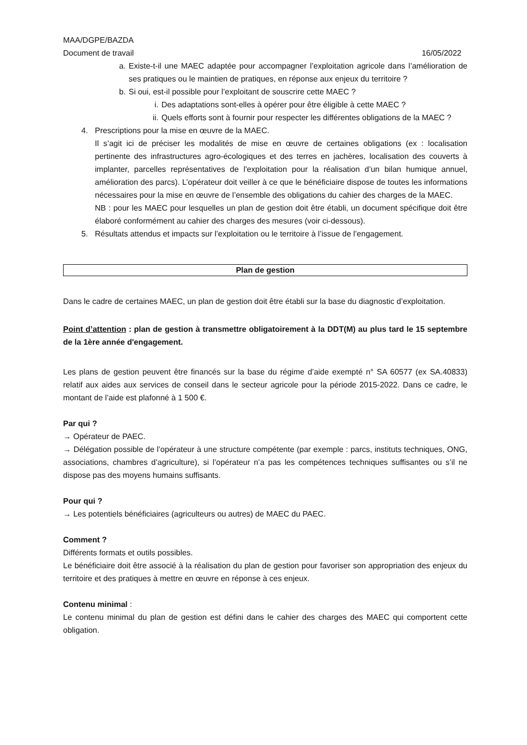MAA/DGPE/BAZDA
Document de travail 16/05/2022
a. Existe-t-il une MAEC adaptée pour accompagner l’exploitation agricole dans l’amélioration de ses pratiques ou le maintien de pratiques, en réponse aux enjeux du territoire ?
b. Si oui, est-il possible pour l’exploitant de souscrire cette MAEC ?
i. Des adaptations sont-elles à opérer pour être éligible à cette MAEC ?
ii. Quels efforts sont à fournir pour respecter les différentes obligations de la MAEC ?
4. Prescriptions pour la mise en œuvre de la MAEC.
Il s’agit ici de préciser les modalités de mise en œuvre de certaines obligations (ex : localisation pertinente des infrastructures agro-écologiques et des terres en jachères, localisation des couverts à implanter, parcelles représentatives de l'exploitation pour la réalisation d’un bilan humique annuel, amélioration des parcs). L’opérateur doit veiller à ce que le bénéficiaire dispose de toutes les informations nécessaires pour la mise en œuvre de l’ensemble des obligations du cahier des charges de la MAEC.
NB : pour les MAEC pour lesquelles un plan de gestion doit être établi, un document spécifique doit être élaboré conformément au cahier des charges des mesures (voir ci-dessous).
5. Résultats attendus et impacts sur l’exploitation ou le territoire à l’issue de l’engagement.
Plan de gestion
Dans le cadre de certaines MAEC, un plan de gestion doit être établi sur la base du diagnostic d’exploitation.
Point d’attention : plan de gestion à transmettre obligatoirement à la DDT(M) au plus tard le 15 septembre de la 1ère année d'engagement.
Les plans de gestion peuvent être financés sur la base du régime d’aide exempté n° SA 60577 (ex SA.40833) relatif aux aides aux services de conseil dans le secteur agricole pour la période 2015-2022. Dans ce cadre, le montant de l’aide est plafonné à 1 500 €.
Par qui ?
→ Opérateur de PAEC.
→ Délégation possible de l’opérateur à une structure compétente (par exemple : parcs, instituts techniques, ONG, associations, chambres d’agriculture), si l’opérateur n’a pas les compétences techniques suffisantes ou s’il ne dispose pas des moyens humains suffisants.
Pour qui ?
→ Les potentiels bénéficiaires (agriculteurs ou autres) de MAEC du PAEC.
Comment ?
Différents formats et outils possibles.
Le bénéficiaire doit être associé à la réalisation du plan de gestion pour favoriser son appropriation des enjeux du territoire et des pratiques à mettre en œuvre en réponse à ces enjeux.
Contenu minimal :
Le contenu minimal du plan de gestion est défini dans le cahier des charges des MAEC qui comportent cette obligation.